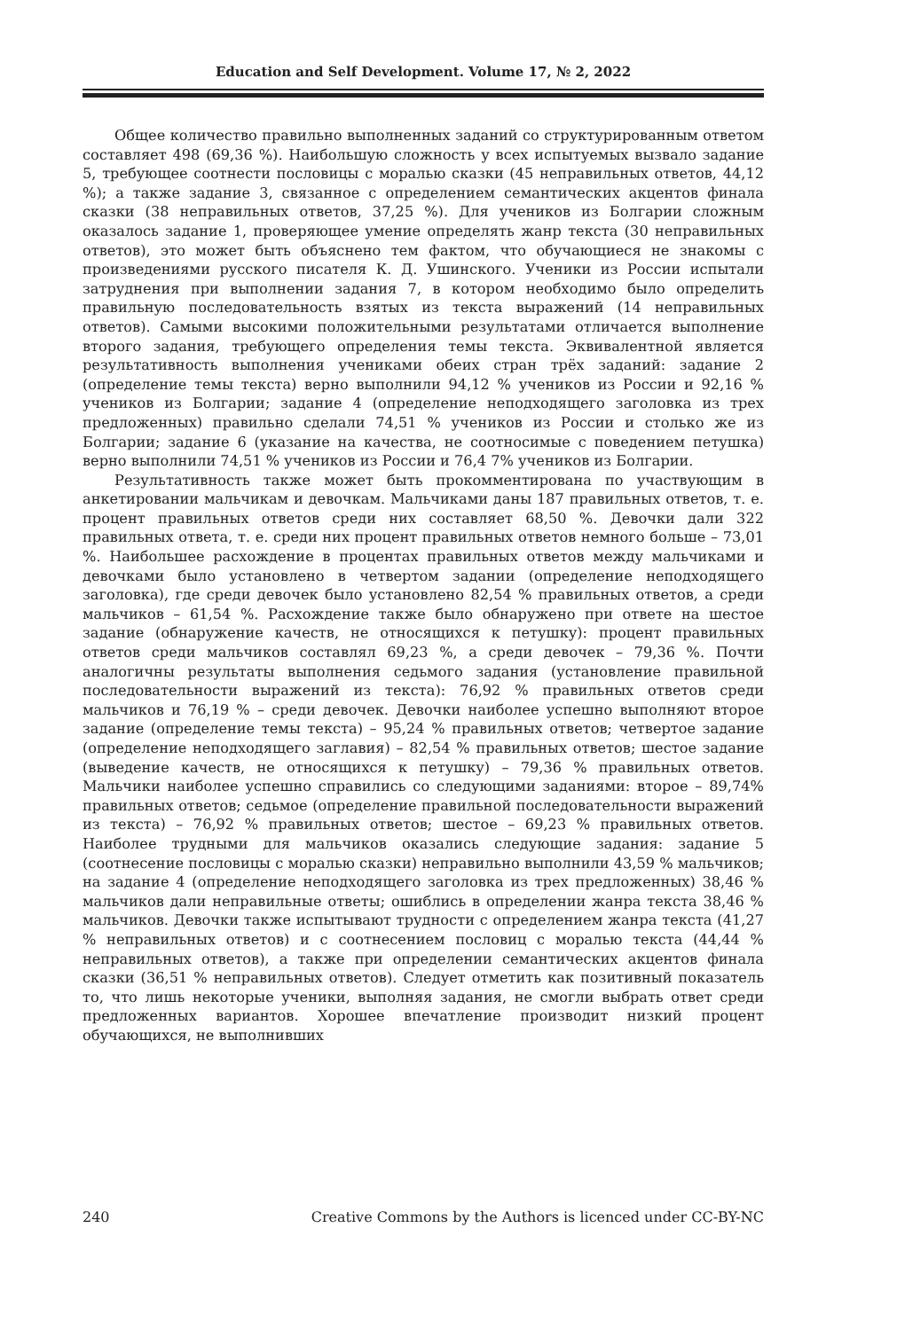Education and Self Development. Volume 17, № 2, 2022
Общее количество правильно выполненных заданий со структурированным ответом составляет 498 (69,36 %). Наибольшую сложность у всех испытуемых вызвало задание 5, требующее соотнести пословицы с моралью сказки (45 неправильных ответов, 44,12 %); а также задание 3, связанное с определением семантических акцентов финала сказки (38 неправильных ответов, 37,25 %). Для учеников из Болгарии сложным оказалось задание 1, проверяющее умение определять жанр текста (30 неправильных ответов), это может быть объяснено тем фактом, что обучающиеся не знакомы с произведениями русского писателя К. Д. Ушинского. Ученики из России испытали затруднения при выполнении задания 7, в котором необходимо было определить правильную последовательность взятых из текста выражений (14 неправильных ответов). Самыми высокими положительными результатами отличается выполнение второго задания, требующего определения темы текста. Эквивалентной является результативность выполнения учениками обеих стран трёх заданий: задание 2 (определение темы текста) верно выполнили 94,12 % учеников из России и 92,16 % учеников из Болгарии; задание 4 (определение неподходящего заголовка из трех предложенных) правильно сделали 74,51 % учеников из России и столько же из Болгарии; задание 6 (указание на качества, не соотносимые с поведением петушка) верно выполнили 74,51 % учеников из России и 76,4 7% учеников из Болгарии.
Результативность также может быть прокомментирована по участвующим в анкетировании мальчикам и девочкам. Мальчиками даны 187 правильных ответов, т. е. процент правильных ответов среди них составляет 68,50 %. Девочки дали 322 правильных ответа, т. е. среди них процент правильных ответов немного больше – 73,01 %. Наибольшее расхождение в процентах правильных ответов между мальчиками и девочками было установлено в четвертом задании (определение неподходящего заголовка), где среди девочек было установлено 82,54 % правильных ответов, а среди мальчиков – 61,54 %. Расхождение также было обнаружено при ответе на шестое задание (обнаружение качеств, не относящихся к петушку): процент правильных ответов среди мальчиков составлял 69,23 %, а среди девочек – 79,36 %. Почти аналогичны результаты выполнения седьмого задания (установление правильной последовательности выражений из текста): 76,92 % правильных ответов среди мальчиков и 76,19 % – среди девочек. Девочки наиболее успешно выполняют второе задание (определение темы текста) – 95,24 % правильных ответов; четвертое задание (определение неподходящего заглавия) – 82,54 % правильных ответов; шестое задание (выведение качеств, не относящихся к петушку) – 79,36 % правильных ответов. Мальчики наиболее успешно справились со следующими заданиями: второе – 89,74% правильных ответов; седьмое (определение правильной последовательности выражений из текста) – 76,92 % правильных ответов; шестое – 69,23 % правильных ответов. Наиболее трудными для мальчиков оказались следующие задания: задание 5 (соотнесение пословицы с моралью сказки) неправильно выполнили 43,59 % мальчиков; на задание 4 (определение неподходящего заголовка из трех предложенных) 38,46 % мальчиков дали неправильные ответы; ошиблись в определении жанра текста 38,46 % мальчиков. Девочки также испытывают трудности с определением жанра текста (41,27 % неправильных ответов) и с соотнесением пословиц с моралью текста (44,44 % неправильных ответов), а также при определении семантических акцентов финала сказки (36,51 % неправильных ответов). Следует отметить как позитивный показатель то, что лишь некоторые ученики, выполняя задания, не смогли выбрать ответ среди предложенных вариантов. Хорошее впечатление производит низкий процент обучающихся, не выполнивших
240 Creative Commons by the Authors is licenced under CC-BY-NC